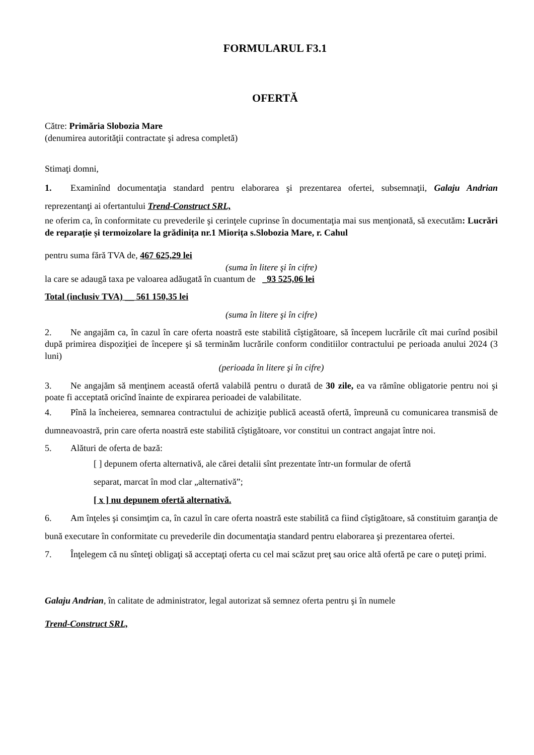FORMULARUL F3.1
OFERTĂ
Către: Primăria Slobozia Mare
(denumirea autorităţii contractate şi adresa completă)
Stimaţi domni,
1. Examinînd documentaţia standard pentru elaborarea şi prezentarea ofertei, subsemnaţii, Galaju Andrian reprezentanţi ai ofertantului Trend-Construct SRL,
ne oferim ca, în conformitate cu prevederile şi cerinţele cuprinse în documentaţia mai sus menţionată, să executăm: Lucrări de reparație și termoizolare la grădinița nr.1 Miorița s.Slobozia Mare, r. Cahul
pentru suma fără TVA de, 467 625,29 lei
(suma în litere şi în cifre)
la care se adaugă taxa pe valoarea adăugată în cuantum de _93 525,06 lei
Total (inclusiv TVA) __ 561 150,35 lei
(suma în litere şi în cifre)
2. Ne angajăm ca, în cazul în care oferta noastră este stabilită cîştigătoare, să începem lucrările cît mai curînd posibil după primirea dispoziţiei de începere şi să terminăm lucrările conform conditiilor contractului pe perioada anului 2024 (3 luni)
(perioada în litere şi în cifre)
3. Ne angajăm să menţinem această ofertă valabilă pentru o durată de 30 zile, ea va rămîne obligatorie pentru noi şi poate fi acceptată oricînd înainte de expirarea perioadei de valabilitate.
4. Pînă la încheierea, semnarea contractului de achiziţie publică această ofertă, împreună cu comunicarea transmisă de dumneavoastră, prin care oferta noastră este stabilită cîştigătoare, vor constitui un contract angajat între noi.
5. Alături de oferta de bază:
[ ] depunem oferta alternativă, ale cărei detalii sînt prezentate într-un formular de ofertă
separat, marcat în mod clar „alternativă”;
[ x ] nu depunem ofertă alternativă.
6. Am înţeles şi consimţim ca, în cazul în care oferta noastră este stabilită ca fiind cîştigătoare, să constituim garanţia de bună executare în conformitate cu prevederile din documentaţia standard pentru elaborarea şi prezentarea ofertei.
7. Înţelegem că nu sînteţi obligaţi să acceptaţi oferta cu cel mai scăzut preţ sau orice altă ofertă pe care o puteţi primi.
Galaju Andrian, în calitate de administrator, legal autorizat să semnez oferta pentru şi în numele
Trend-Construct SRL,